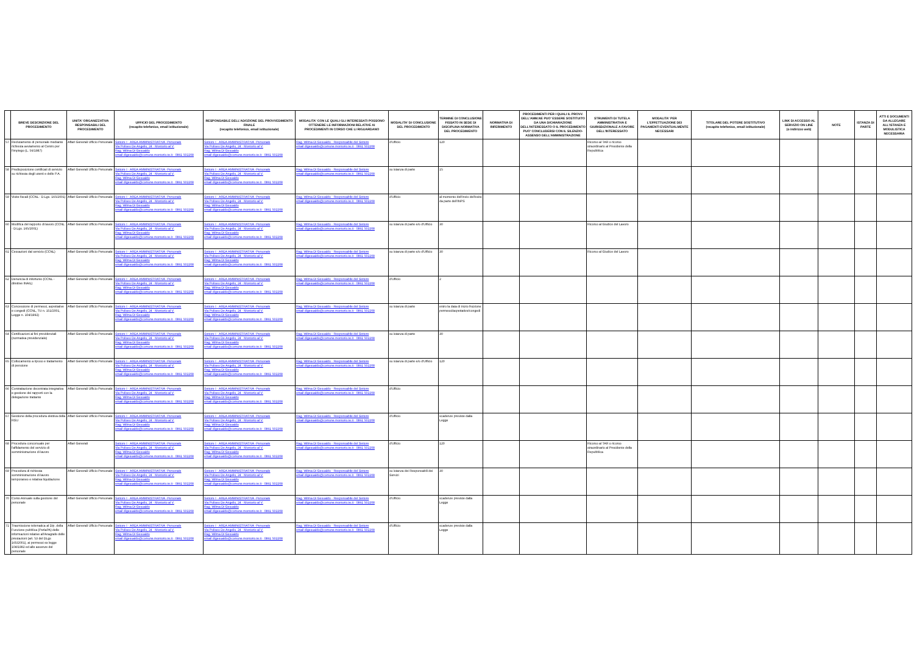| | BREVE DESCRIZIONE DEL PROCEDIMENTO | UNITA' ORGANIZZATIVA RESPONSABILI DEL PROCEDIMENTO | UFFICIO DEL PROCEDIMENTO (recapito telefonico, email istituzionale) | RESPONSABILE DELL'ADOZIONE DEL PROVVEDIMENTO FINALE (recapito telefonico, email istituzionale) | MODALITA' CON LE QUALI GLI INTERESSATI POSSONO OTTENERE LE INFORMAZIONI RELATIVE AI PROCEDIMENTI IN CORSO CHE LI RIGUARDANO | MODALITA' DI CONCLUSIONE DEL PROCEDIMENTO | TERMINE DI CONCLUSIONE FISSATO IN SEDE DI DISCIPLINA NORMATIVA DEL PROCEDIMENTO | NORMATIVA DI RIFERIMENTO | PROCEDIMENTI PER I QUALI IL PROVV. DELL'AMM.NE PUO' ESSERE SOSTITUITO DA UNA DICHIARAZIONE DELL'INTERESSATO O IL PROCEDIMENTO PUO' CONCLUDERSI CON IL SILENZIO-ASSENSO DELL'AMMINISTRAZIONE | STRUMENTI DI TUTELA AMMINISTRATIVA E GIURISDIZIONALE A FAVORE DELL'INTERESSATO | MODALITA' PER L'EFFETTUAZIONE DEI PAGAMENTI EVENTUALMENTE NECESSARI | TITOLARE DEL POTERE SOSTITUTIVO (recapito telefonico, email istituzionale) | LINK DI ACCESSO AL SERVIZIO ON LINE (o indirizzo web) | NOTE | ISTANZA DI PARTE | ATTI E DOCUMENTI DA ALLEGARE ALL'ISTANZA E MODULISTICA NECESSARIA |
| --- | --- | --- | --- | --- | --- | --- | --- | --- | --- | --- | --- | --- | --- | --- | --- | --- |
| 57 | Reclutamento di personale mediante richiesta avviamento al Centro per l'Impiego (L. 56/1987) | Affari Generali Ufficio Personale | Settore I - AREA AMMINISTRATIVA -Personale Via Poliseo De Angelis, 24 - Montorio al V. Rag. Wilma Di Gesualdo email digesualdo@comune.montorio.te.it - 0861 502208 | Settore I - AREA AMMINISTRATIVA -Personale Via Poliseo De Angelis, 24 - Montorio al V. Rag. Wilma Di Gesualdo email digesualdo@comune.montorio.te.it - 0861 502208 | Rag. Wilma Di Gesualdo - Responsabile del Settore email digesualdo@comune.montorio.te.it - 0861 502208 | d'Ufficio | 120 | | | Ricorso al TAR o ricorso straordinario al Presidente della Repubblica | | | | | | |
| 58 | Predisposizione certificati di servizio su richiesta degli utenti e delle P.A. | Affari Generali Ufficio Personale | Settore I - AREA AMMINISTRATIVA -Personale Via Poliseo De Angelis, 24 - Montorio al V. Rag. Wilma Di Gesualdo email digesualdo@comune.montorio.te.it - 0861 502208 | Settore I - AREA AMMINISTRATIVA -Personale Via Poliseo De Angelis, 24 - Montorio al V. Rag. Wilma Di Gesualdo email digesualdo@comune.montorio.te.it - 0861 502208 | Rag. Wilma Di Gesualdo - Responsabile del Settore email digesualdo@comune.montorio.te.it - 0861 502208 | su istanza di parte | 15 | | | | | | | | | |
| 59 | Visite fiscali (CCNL - D.Lgs. 165/2001) | Affari Generali Ufficio Personale | Settore I - AREA AMMINISTRATIVA -Personale Via Poliseo De Angelis, 24 - Montorio al V. Rag. Wilma Di Gesualdo email digesualdo@comune.montorio.te.it - 0861 502208 | Settore I - AREA AMMINISTRATIVA -Personale Via Poliseo De Angelis, 24 - Montorio al V. Rag. Wilma Di Gesualdo email digesualdo@comune.montorio.te.it - 0861 502208 | Rag. Wilma Di Gesualdo - Responsabile del Settore email digesualdo@comune.montorio.te.it - 0861 502208 | d'Ufficio | al momento dell'invio dell'esito da parte dell'INPS | | | | | | | | | |
| 60 | Modifica del rapporto di lavoro (CCNL - D.Lgs. 165/2001) | Affari Generali Ufficio Personale | Settore I - AREA AMMINISTRATIVA -Personale Via Poliseo De Angelis, 24 - Montorio al V. Rag. Wilma Di Gesualdo email digesualdo@comune.montorio.te.it - 0861 502208 | Settore I - AREA AMMINISTRATIVA -Personale Via Poliseo De Angelis, 24 - Montorio al V. Rag. Wilma Di Gesualdo email digesualdo@comune.montorio.te.it - 0861 502208 | Rag. Wilma Di Gesualdo - Responsabile del Settore email digesualdo@comune.montorio.te.it - 0861 502208 | su istanza di parte e/o d'Ufficio | 30 | | | Ricorso al Giudice del Lavoro | | | | | | |
| 61 | Cessazioni dal servizio (CCNL) | Affari Generali Ufficio Personale | Settore I - AREA AMMINISTRATIVA -Personale Via Poliseo De Angelis, 24 - Montorio al V. Rag. Wilma Di Gesualdo email digesualdo@comune.montorio.te.it - 0861 502208 | Settore I - AREA AMMINISTRATIVA -Personale Via Poliseo De Angelis, 24 - Montorio al V. Rag. Wilma Di Gesualdo email digesualdo@comune.montorio.te.it - 0861 502208 | Rag. Wilma Di Gesualdo - Responsabile del Settore email digesualdo@comune.montorio.te.it - 0861 502208 | su istanza di parte e/o d'Ufficio | 30 | | | Ricorso al Giudice del Lavoro | | | | | | |
| 62 | Denuncia di infortunio (CCNL - direttive INAIL) | Affari Generali Ufficio Personale | Settore I - AREA AMMINISTRATIVA -Personale Via Poliseo De Angelis, 24 - Montorio al V. Rag. Wilma Di Gesualdo email digesualdo@comune.montorio.te.it - 0861 502208 | Settore I - AREA AMMINISTRATIVA -Personale Via Poliseo De Angelis, 24 - Montorio al V. Rag. Wilma Di Gesualdo email digesualdo@comune.montorio.te.it - 0861 502208 | Rag. Wilma Di Gesualdo - Responsabile del Settore email digesualdo@comune.montorio.te.it - 0861 502208 | d'Ufficio | 2 | | | | | | | | | |
| 63 | Concessione di permessi, aspettative e congedi (CCNL, TU n. 151/2001, Legge n. 104/1992) | Affari Generali Ufficio Personale | Settore I - AREA AMMINISTRATIVA -Personale Via Poliseo De Angelis, 24 - Montorio al V. Rag. Wilma Di Gesualdo email digesualdo@comune.montorio.te.it - 0861 502208 | Settore I - AREA AMMINISTRATIVA -Personale Via Poliseo De Angelis, 24 - Montorio al V. Rag. Wilma Di Gesualdo email digesualdo@comune.montorio.te.it - 0861 502208 | Rag. Wilma Di Gesualdo - Responsabile del Settore email digesualdo@comune.montorio.te.it - 0861 502208 | su istanza di parte | entro la data di inizio fruizione permessi/aspettative/congedi | | | | | | | | | |
| 64 | Certificazioni ai fini previdenziali (normativa previdenziale) | Affari Generali Ufficio Personale | Settore I - AREA AMMINISTRATIVA -Personale Via Poliseo De Angelis, 24 - Montorio al V. Rag. Wilma Di Gesualdo email digesualdo@comune.montorio.te.it - 0861 502208 | Settore I - AREA AMMINISTRATIVA -Personale Via Poliseo De Angelis, 24 - Montorio al V. Rag. Wilma Di Gesualdo email digesualdo@comune.montorio.te.it - 0861 502208 | Rag. Wilma Di Gesualdo - Responsabile del Settore email digesualdo@comune.montorio.te.it - 0861 502208 | su istanza di parte | 30 | | | | | | | | | |
| 65 | Collocamento a riposo e trattamento di pensione | Affari Generali Ufficio Personale | Settore I - AREA AMMINISTRATIVA -Personale Via Poliseo De Angelis, 24 - Montorio al V. Rag. Wilma Di Gesualdo email digesualdo@comune.montorio.te.it - 0861 502208 | Settore I - AREA AMMINISTRATIVA -Personale Via Poliseo De Angelis, 24 - Montorio al V. Rag. Wilma Di Gesualdo email digesualdo@comune.montorio.te.it - 0861 502208 | Rag. Wilma Di Gesualdo - Responsabile del Settore email digesualdo@comune.montorio.te.it - 0861 502208 | su istanza di parte e/o d'Ufficio | 120 | | | | | | | | | |
| 66 | Contrattazione decentrata integrativa e gestione dei rapporti con la delegazione trattante | Affari Generali Ufficio Personale | Settore I - AREA AMMINISTRATIVA -Personale Via Poliseo De Angelis, 24 - Montorio al V. Rag. Wilma Di Gesualdo email digesualdo@comune.montorio.te.it - 0861 502208 | Settore I - AREA AMMINISTRATIVA -Personale Via Poliseo De Angelis, 24 - Montorio al V. Rag. Wilma Di Gesualdo email digesualdo@comune.montorio.te.it - 0861 502208 | Rag. Wilma Di Gesualdo - Responsabile del Settore email digesualdo@comune.montorio.te.it - 0861 502208 | d'Ufficio | | | | | | | | | | |
| 67 | Gestione della procedura elettiva della RSU | Affari Generali Ufficio Personale | Settore I - AREA AMMINISTRATIVA -Personale Via Poliseo De Angelis, 24 - Montorio al V. Rag. Wilma Di Gesualdo email digesualdo@comune.montorio.te.it - 0861 502208 | Settore I - AREA AMMINISTRATIVA -Personale Via Poliseo De Angelis, 24 - Montorio al V. Rag. Wilma Di Gesualdo email digesualdo@comune.montorio.te.it - 0861 502208 | Rag. Wilma Di Gesualdo - Responsabile del Settore email digesualdo@comune.montorio.te.it - 0861 502208 | d'Ufficio | scadenze previste dalla Legge | | | | | | | | | |
| 68 | Procedura concorsuale per l'affidamento del servizio di somministrazione di lavoro | Affari Generali | Settore I - AREA AMMINISTRATIVA -Personale Via Poliseo De Angelis, 24 - Montorio al V. Rag. Wilma Di Gesualdo email digesualdo@comune.montorio.te.it - 0861 502208 | Settore I - AREA AMMINISTRATIVA -Personale Via Poliseo De Angelis, 24 - Montorio al V. Rag. Wilma Di Gesualdo email digesualdo@comune.montorio.te.it - 0861 502208 | Rag. Wilma Di Gesualdo - Responsabile del Settore email digesualdo@comune.montorio.te.it - 0861 502208 | d'Ufficio | 120 | | | Ricorso al TAR o ricorso straordinario al Presidente della Repubblica | | | | | | |
| 69 | Procedura di richiesta somministrazione di lavoro temporaneo e relativa liquidazione | Affari Generali Ufficio Personale | Settore I - AREA AMMINISTRATIVA -Personale Via Poliseo De Angelis, 24 - Montorio al V. Rag. Wilma Di Gesualdo email digesualdo@comune.montorio.te.it - 0861 502208 | Settore I - AREA AMMINISTRATIVA -Personale Via Poliseo De Angelis, 24 - Montorio al V. Rag. Wilma Di Gesualdo email digesualdo@comune.montorio.te.it - 0861 502208 | Rag. Wilma Di Gesualdo - Responsabile del Settore email digesualdo@comune.montorio.te.it - 0861 502208 | su istanza dei Responsabili dei Servizi | 30 | | | | | | | | | |
| 70 | Conto Annuale sulla gestione del personale | Affari Generali Ufficio Personale | Settore I - AREA AMMINISTRATIVA -Personale Via Poliseo De Angelis, 24 - Montorio al V. Rag. Wilma Di Gesualdo email digesualdo@comune.montorio.te.it - 0861 502208 | Settore I - AREA AMMINISTRATIVA -Personale Via Poliseo De Angelis, 24 - Montorio al V. Rag. Wilma Di Gesualdo email digesualdo@comune.montorio.te.it - 0861 502208 | Rag. Wilma Di Gesualdo - Responsabile del Settore email digesualdo@comune.montorio.te.it - 0861 502208 | d'Ufficio | scadenze previste dalla Legge | | | | | | | | | |
| 71 | Trasmissione telematica al Dip. della Funzione pubblica (PerlaPA) delle informazioni relative all'Anagrafe delle prestazioni (art. 53 del DLgs 165/2001), ai permessi ex legge 104/1992 ed alle assenze del personale | Affari Generali Ufficio Personale | Settore I - AREA AMMINISTRATIVA -Personale Via Poliseo De Angelis, 24 - Montorio al V. Rag. Wilma Di Gesualdo email digesualdo@comune.montorio.te.it - 0861 502208 | Settore I - AREA AMMINISTRATIVA -Personale Via Poliseo De Angelis, 24 - Montorio al V. Rag. Wilma Di Gesualdo email digesualdo@comune.montorio.te.it - 0861 502208 | Rag. Wilma Di Gesualdo - Responsabile del Settore email digesualdo@comune.montorio.te.it - 0861 502208 | d'Ufficio | scadenze previste dalla Legge | | | | | | | | | |